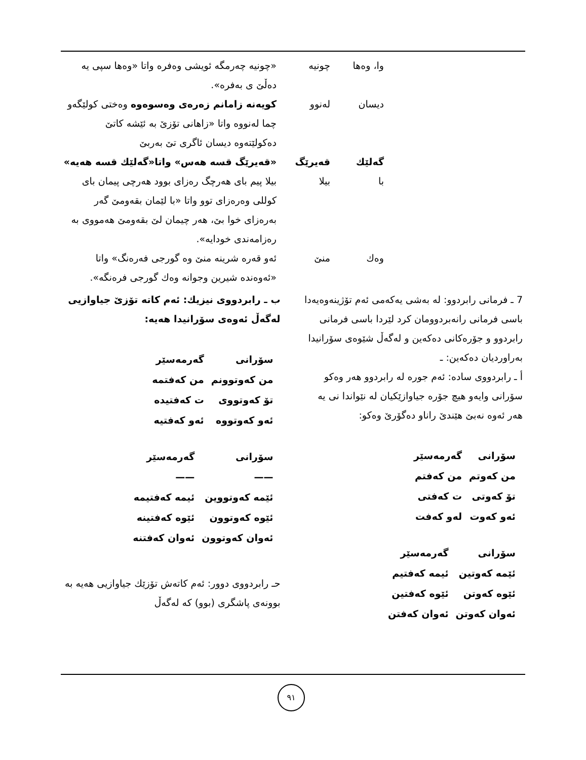| | وا، وەها | چونیە | «چونیە چەرمگە ئویشی وەفرە واتا «وەها سپی یە دەڵێ ی بەفرە». |
| | دیسان | لەنوو | کویەنە زامانم زەرەی وەسوەوە وەختی کولێگەو چما لەنووە واتا «زاهانی تۆزێ بە ئێشە کاتێ دەکولێتەوە دیسان ئاگری تێ بەربێ |
| | گەلێك | قەیرێگ | «قەیرێگ قسە هەس» واتا«گەلێك قسە هەیە» |
| | با | بیلا | بیلا پیم بای هەرچگ رەزای بوود هەرچی پیمان بای کوللی وەرەزای توو واتا «با لێمان بقەومێ گەر بەرەزای خوا بێ، هەر چیمان لێ بقەومێ هەمووی بە رەزامەندی خودایە». |
| | وەك | منێ | ئەو قەرە شرینە منێ وە گورجی فەرەنگ» واتا «ئەوەندە شیرین وجوانە وەك گورجی فرەنگە». |
7 ـ فرمانی رابردوو: لە بەشی یەکەمی ئەم تۆژینەوەیەدا باسی فرمانی رانەبردوومان کرد لێردا باسی فرمانی رابردوو و جۆرەکانی دەکەین و لەگەڵ شێوەی سۆرانیدا بەراوردیان دەکەین: ـ
أ ـ رابردووی سادە: ئەم جورە لە رابردوو هەر وەکو سۆرانی وایەو هیچ جۆرە جیاوازێکیان لە نێواندا نی یە هەر ئەوە نەبێ هێندێ راناو دەگۆرێ وەکو:
| سۆرانی | گەرمەسێر |
| من کەوتم | من کەفتم |
| تۆ کەوتی | ت کەفتی |
| ئەو کەوت | لەو کەفت |
| سۆرانی | گەرمەسێر |
| ئێمە کەوتین | ئیمە کەفتیم |
| ئێوە کەوتن | ئێوە کەفتین |
| ئەوان کەوتن | ئەوان کەفتن |
ب ـ رابردووی نیزیك: ئەم کاتە تۆزێ جیاوازیی لەگەڵ ئەوەی سۆرانیدا هەیە:
| سۆرانی | گەرمەسێر |
| من کەوتوونم | من کەفتمە |
| تۆ کەوتووی | ت کەفتیدە |
| ئەو کەوتووە | ئەو کەفتیە |
| سۆرانی | گەرمەسێر |
| —— | —— |
| ئێمە کەوتووین | ئیمە کەفتیمە |
| ئێوە کەوتوون | ئێوە کەفتینە |
| ئەوان کەوتوون | ئەوان کەفتنە |
حـ رابردووی دوور: ئەم کاتەش تۆزێك جیاوازیی هەیە بە بوونەی پاشگری (بوو) کە لەگەڵ
٩١